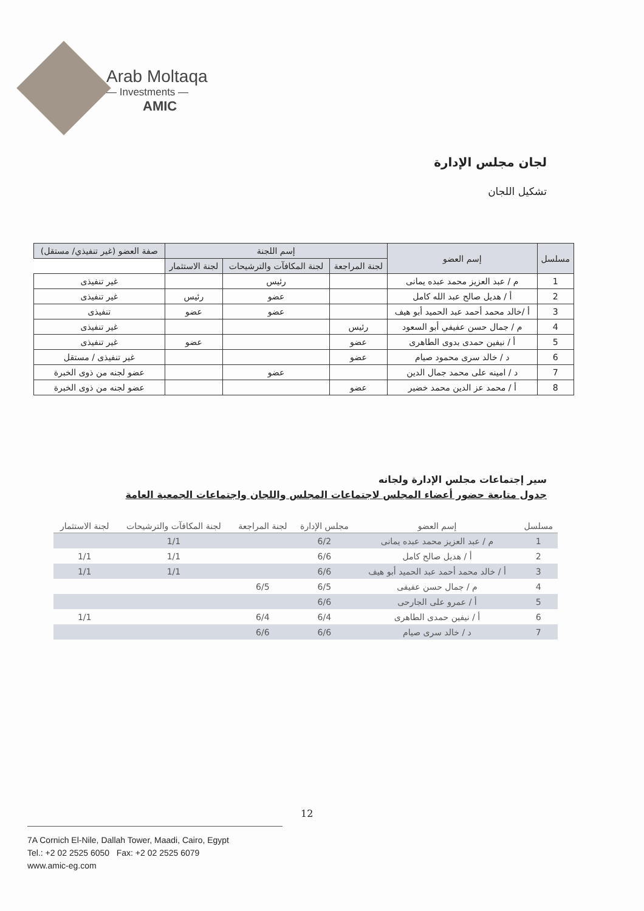Arab Moltaqa
— Investments —
AMIC
لجان مجلس الإدارة
تشكيل اللجان
| مسلسل | إسم العضو | إسم اللجنة | | | صفة العضو (غير تنفيذي/ مستقل) |
| --- | --- | --- | --- | --- | --- |
| | | لجنة المراجعة | لجنة المكافآت والترشيحات | لجنة الاستثمار | |
| 1 | م / عبد العزيز محمد عبده يمانى | | رئيس | | غير تنفيذى |
| 2 | أ / هديل صالح عبد الله كامل | | عضو | رئيس | غير تنفيذى |
| 3 | أ /خالد محمد أحمد عبد الحميد أبو هيف | | عضو | عضو | تنفيذى |
| 4 | م / جمال حسن عفيفي أبو السعود | رئيس | | | غير تنفيذى |
| 5 | أ / نيفين حمدى بدوى الطاهرى | عضو | | عضو | غير تنفيذى |
| 6 | د / خالد سرى محمود صيام | عضو | | | غير تنفيذى / مستقل |
| 7 | د / امينه على محمد جمال الدين | | عضو | | عضو لجنه من ذوى الخبرة |
| 8 | أ / محمد عز الدين محمد خضير | عضو | | | عضو لجنه من ذوى الخبرة |
سير إجتماعات مجلس الإدارة ولجانه
جدول متابعة حضور أعضاء المجلس لاجتماعات المجلس واللجان واجتماعات الجمعية العامة
| مسلسل | إسم العضو | مجلس الإدارة | لجنة المراجعة | لجنة المكافآت والترشيحات | لجنة الاستثمار |
| --- | --- | --- | --- | --- | --- |
| 1 | م / عبد العزيز محمد عبده يمانى | 6/2 | | 1/1 | |
| 2 | أ / هديل صالح كامل | 6/6 | | 1/1 | 1/1 |
| 3 | أ / خالد محمد أحمد عبد الحميد أبو هيف | 6/6 | | 1/1 | 1/1 |
| 4 | م / جمال حسن عفيفى | 6/5 | 6/5 | | |
| 5 | أ / عمرو على الجارحى | 6/6 | | | |
| 6 | أ / نيفين حمدى الطاهرى | 6/4 | 6/4 | | 1/1 |
| 7 | د / خالد سرى صيام | 6/6 | 6/6 | | |
12
7A Cornich El-Nile, Dallah Tower, Maadi, Cairo, Egypt
Tel.: +2 02 2525 6050 Fax: +2 02 2525 6079
www.amic-eg.com